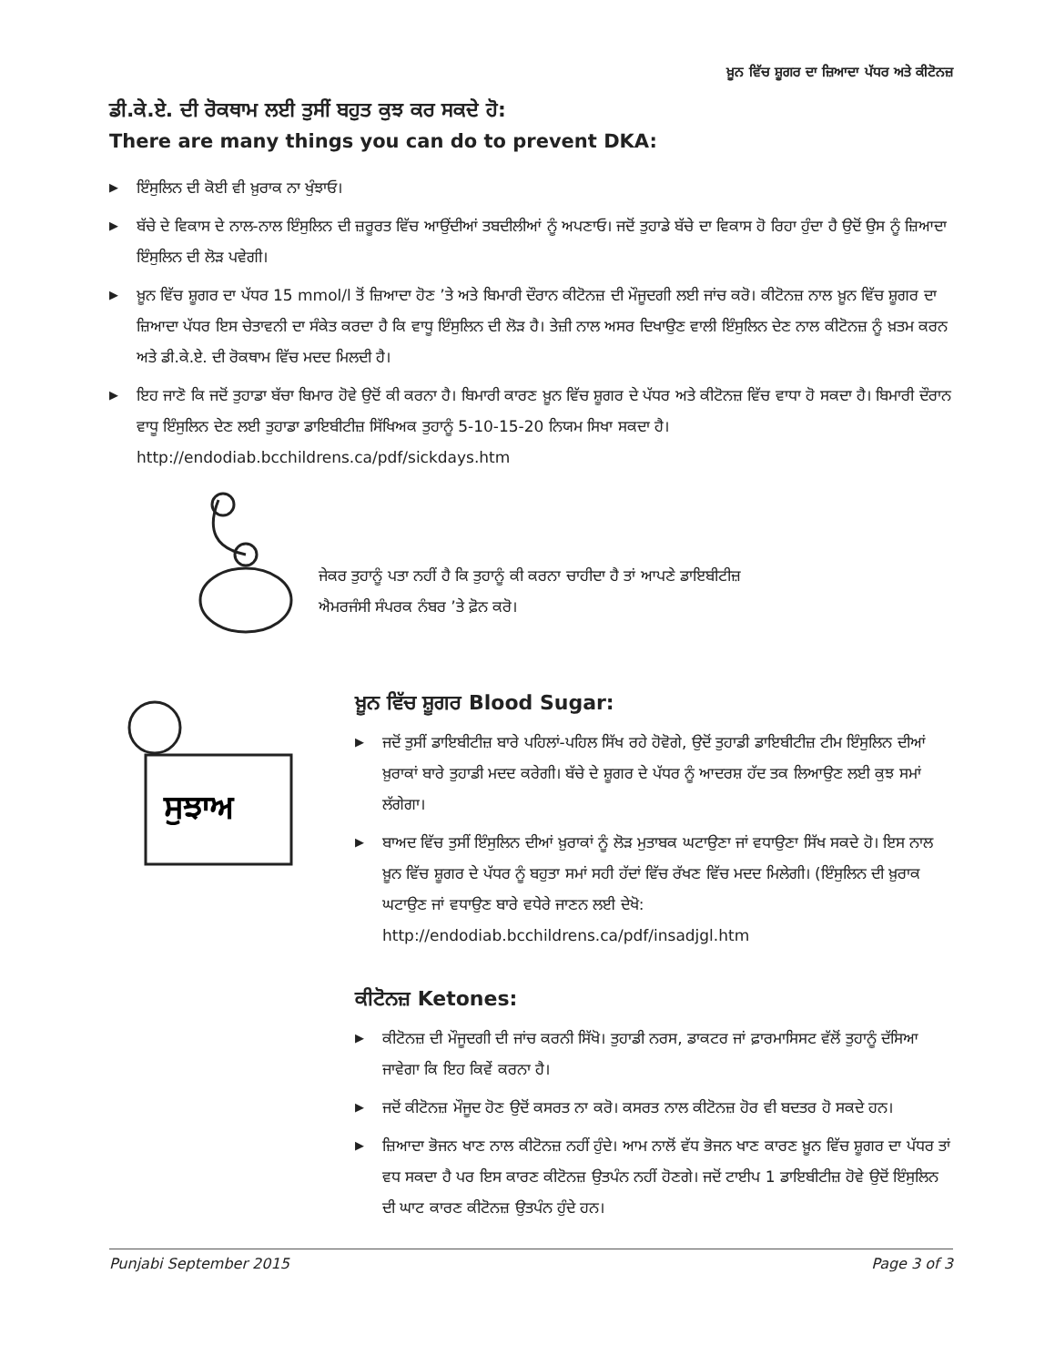ਖ਼ੂਨ ਵਿੱਚ ਸ਼ੂਗਰ ਦਾ ਜ਼ਿਆਦਾ ਪੱਧਰ ਅਤੇ ਕੀਟੋਨਜ਼
ਡੀ.ਕੇ.ਏ. ਦੀ ਰੋਕਥਾਮ ਲਈ ਤੁਸੀਂ ਬਹੁਤ ਕੁਝ ਕਰ ਸਕਦੇ ਹੋ:
There are many things you can do to prevent DKA:
▶ ਇੰਸੁਲਿਨ ਦੀ ਕੋਈ ਵੀ ਖ਼ੁਰਾਕ ਨਾ ਖੁੰਝਾਓ।
▶ ਬੱਚੇ ਦੇ ਵਿਕਾਸ ਦੇ ਨਾਲ-ਨਾਲ ਇੰਸੁਲਿਨ ਦੀ ਜ਼ਰੂਰਤ ਵਿੱਚ ਆਉਂਦੀਆਂ ਤਬਦੀਲੀਆਂ ਨੂੰ ਅਪਣਾਓ। ਜਦੋਂ ਤੁਹਾਡੇ ਬੱਚੇ ਦਾ ਵਿਕਾਸ ਹੋ ਰਿਹਾ ਹੁੰਦਾ ਹੈ ਉਦੋਂ ਉਸ ਨੂੰ ਜ਼ਿਆਦਾ ਇੰਸੁਲਿਨ ਦੀ ਲੋੜ ਪਵੇਗੀ।
▶ ਖ਼ੂਨ ਵਿੱਚ ਸ਼ੂਗਰ ਦਾ ਪੱਧਰ 15 mmol/l ਤੋਂ ਜ਼ਿਆਦਾ ਹੋਣ ’ਤੇ ਅਤੇ ਬਿਮਾਰੀ ਦੌਰਾਨ ਕੀਟੋਨਜ਼ ਦੀ ਮੌਜੂਦਗੀ ਲਈ ਜਾਂਚ ਕਰੋ। ਕੀਟੋਨਜ਼ ਨਾਲ ਖ਼ੂਨ ਵਿੱਚ ਸ਼ੂਗਰ ਦਾ ਜ਼ਿਆਦਾ ਪੱਧਰ ਇਸ ਚੇਤਾਵਨੀ ਦਾ ਸੰਕੇਤ ਕਰਦਾ ਹੈ ਕਿ ਵਾਧੂ ਇੰਸੁਲਿਨ ਦੀ ਲੋੜ ਹੈ। ਤੇਜ਼ੀ ਨਾਲ ਅਸਰ ਦਿਖਾਉਣ ਵਾਲੀ ਇੰਸੁਲਿਨ ਦੇਣ ਨਾਲ ਕੀਟੋਨਜ਼ ਨੂੰ ਖ਼ਤਮ ਕਰਨ ਅਤੇ ਡੀ.ਕੇ.ਏ. ਦੀ ਰੋਕਥਾਮ ਵਿੱਚ ਮਦਦ ਮਿਲਦੀ ਹੈ।
▶ ਇਹ ਜਾਣੋ ਕਿ ਜਦੋਂ ਤੁਹਾਡਾ ਬੱਚਾ ਬਿਮਾਰ ਹੋਵੇ ਉਦੋਂ ਕੀ ਕਰਨਾ ਹੈ। ਬਿਮਾਰੀ ਕਾਰਣ ਖ਼ੂਨ ਵਿੱਚ ਸ਼ੂਗਰ ਦੇ ਪੱਧਰ ਅਤੇ ਕੀਟੋਨਜ਼ ਵਿੱਚ ਵਾਧਾ ਹੋ ਸਕਦਾ ਹੈ। ਬਿਮਾਰੀ ਦੌਰਾਨ ਵਾਧੂ ਇੰਸੁਲਿਨ ਦੇਣ ਲਈ ਤੁਹਾਡਾ ਡਾਇਬੀਟੀਜ਼ ਸਿੱਖਿਅਕ ਤੁਹਾਨੂੰ 5-10-15-20 ਨਿਯਮ ਸਿਖਾ ਸਕਦਾ ਹੈ। http://endodiab.bcchildrens.ca/pdf/sickdays.htm
ਜੇਕਰ ਤੁਹਾਨੂੰ ਪਤਾ ਨਹੀਂ ਹੈ ਕਿ ਤੁਹਾਨੂੰ ਕੀ ਕਰਨਾ ਚਾਹੀਦਾ ਹੈ ਤਾਂ ਆਪਣੇ ਡਾਇਬੀਟੀਜ਼
ਐਮਰਜੰਸੀ ਸੰਪਰਕ ਨੰਬਰ ’ਤੇ ਫ਼ੋਨ ਕਰੋ।
ਸੁਝਾਅ
ਖ਼ੂਨ ਵਿੱਚ ਸ਼ੂਗਰ Blood Sugar:
▶ ਜਦੋਂ ਤੁਸੀਂ ਡਾਇਬੀਟੀਜ਼ ਬਾਰੇ ਪਹਿਲਾਂ-ਪਹਿਲ ਸਿੱਖ ਰਹੇ ਹੋਵੋਗੇ, ਉਦੋਂ ਤੁਹਾਡੀ ਡਾਇਬੀਟੀਜ਼ ਟੀਮ ਇੰਸੁਲਿਨ ਦੀਆਂ ਖ਼ੁਰਾਕਾਂ ਬਾਰੇ ਤੁਹਾਡੀ ਮਦਦ ਕਰੇਗੀ। ਬੱਚੇ ਦੇ ਸ਼ੂਗਰ ਦੇ ਪੱਧਰ ਨੂੰ ਆਦਰਸ਼ ਹੱਦ ਤਕ ਲਿਆਉਣ ਲਈ ਕੁਝ ਸਮਾਂ ਲੱਗੇਗਾ।
▶ ਬਾਅਦ ਵਿੱਚ ਤੁਸੀਂ ਇੰਸੁਲਿਨ ਦੀਆਂ ਖ਼ੁਰਾਕਾਂ ਨੂੰ ਲੋੜ ਮੁਤਾਬਕ ਘਟਾਉਣਾ ਜਾਂ ਵਧਾਉਣਾ ਸਿੱਖ ਸਕਦੇ ਹੋ। ਇਸ ਨਾਲ ਖ਼ੂਨ ਵਿੱਚ ਸ਼ੂਗਰ ਦੇ ਪੱਧਰ ਨੂੰ ਬਹੁਤਾ ਸਮਾਂ ਸਹੀ ਹੱਦਾਂ ਵਿੱਚ ਰੱਖਣ ਵਿੱਚ ਮਦਦ ਮਿਲੇਗੀ। (ਇੰਸੁਲਿਨ ਦੀ ਖ਼ੁਰਾਕ ਘਟਾਉਣ ਜਾਂ ਵਧਾਉਣ ਬਾਰੇ ਵਧੇਰੇ ਜਾਣਨ ਲਈ ਦੇਖੋ: http://endodiab.bcchildrens.ca/pdf/insadjgl.htm
ਕੀਟੋਨਜ਼ Ketones:
▶ ਕੀਟੋਨਜ਼ ਦੀ ਮੌਜੂਦਗੀ ਦੀ ਜਾਂਚ ਕਰਨੀ ਸਿੱਖੋ। ਤੁਹਾਡੀ ਨਰਸ, ਡਾਕਟਰ ਜਾਂ ਫ਼ਾਰਮਾਸਿਸਟ ਵੱਲੋਂ ਤੁਹਾਨੂੰ ਦੱਸਿਆ ਜਾਵੇਗਾ ਕਿ ਇਹ ਕਿਵੇਂ ਕਰਨਾ ਹੈ।
▶ ਜਦੋਂ ਕੀਟੋਨਜ਼ ਮੌਜੂਦ ਹੋਣ ਉਦੋਂ ਕਸਰਤ ਨਾ ਕਰੋ। ਕਸਰਤ ਨਾਲ ਕੀਟੋਨਜ਼ ਹੋਰ ਵੀ ਬਦਤਰ ਹੋ ਸਕਦੇ ਹਨ।
▶ ਜ਼ਿਆਦਾ ਭੋਜਨ ਖਾਣ ਨਾਲ ਕੀਟੋਨਜ਼ ਨਹੀਂ ਹੁੰਦੇ। ਆਮ ਨਾਲੋਂ ਵੱਧ ਭੋਜਨ ਖਾਣ ਕਾਰਣ ਖ਼ੂਨ ਵਿੱਚ ਸ਼ੂਗਰ ਦਾ ਪੱਧਰ ਤਾਂ ਵਧ ਸਕਦਾ ਹੈ ਪਰ ਇਸ ਕਾਰਣ ਕੀਟੋਨਜ਼ ਉਤਪੰਨ ਨਹੀਂ ਹੋਣਗੇ। ਜਦੋਂ ਟਾਈਪ 1 ਡਾਇਬੀਟੀਜ਼ ਹੋਵੇ ਉਦੋਂ ਇੰਸੁਲਿਨ ਦੀ ਘਾਟ ਕਾਰਣ ਕੀਟੋਨਜ਼ ਉਤਪੰਨ ਹੁੰਦੇ ਹਨ।
Punjabi September 2015 Page 3 of 3